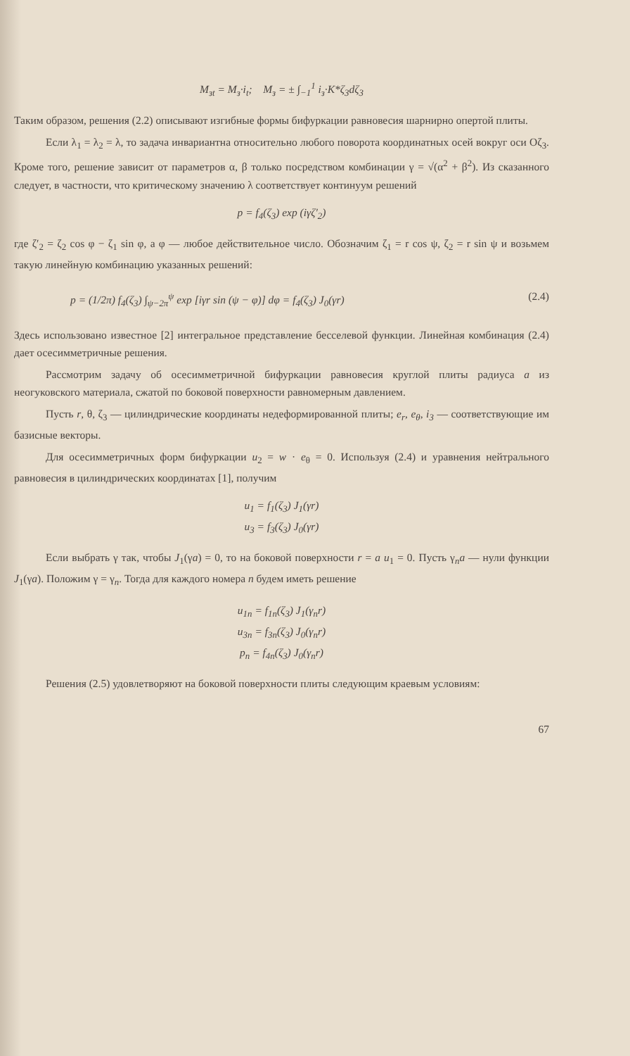M<sub>зt</sub> = M<sub>з</sub>·i<sub>t</sub>; M<sub>з</sub> = ± ∫<sub>−1</sub><sup>1</sup> i<sub>з</sub>·K*ζ<sub>3</sub>dζ<sub>3</sub>
Таким образом, решения (2.2) описывают изгибные формы бифуркации равновесия шарнирно опертой плиты.
Если λ<sub>1</sub> = λ<sub>2</sub> = λ, то задача инвариантна относительно любого поворота координатных осей вокруг оси Oζ<sub>3</sub>. Кроме того, решение зависит от параметров α, β только посредством комбинации γ = √(α<sup>2</sup> + β<sup>2</sup>). Из сказанного следует, в частности, что критическому значению λ соответствует континуум решений
p = f<sub>4</sub>(ζ<sub>3</sub>) exp (iγζ′<sub>2</sub>)
где ζ′<sub>2</sub> = ζ<sub>2</sub> cos φ − ζ<sub>1</sub> sin φ, а φ — любое действительное число. Обозначим ζ<sub>1</sub> = r cos ψ, ζ<sub>2</sub> = r sin ψ и возьмем такую линейную комбинацию указанных решений:
p = (1/2π) f<sub>4</sub>(ζ<sub>3</sub>) ∫<sub>ψ−2π</sub><sup>ψ</sup> exp [iγr sin (ψ − φ)] dφ = f<sub>4</sub>(ζ<sub>3</sub>) J<sub>0</sub>(γr) (2.4)
Здесь использовано известное [2] интегральное представление бесселевой функции. Линейная комбинация (2.4) дает осесимметричные решения.
Рассмотрим задачу об осесимметричной бифуркации равновесия круглой плиты радиуса a из неогуковского материала, сжатой по боковой поверхности равномерным давлением.
Пусть r, θ, ζ<sub>3</sub> — цилиндрические координаты недеформированной плиты; e<sub>r</sub>, e<sub>θ</sub>, i<sub>3</sub> — соответствующие им базисные векторы.
Для осесимметричных форм бифуркации u<sub>2</sub> = w · e<sub>θ</sub> = 0. Используя (2.4) и уравнения нейтрального равновесия в цилиндрических координатах [1], получим
u<sub>1</sub> = f<sub>1</sub>(ζ<sub>3</sub>) J<sub>1</sub>(γr)
u<sub>3</sub> = f<sub>3</sub>(ζ<sub>3</sub>) J<sub>0</sub>(γr)
Если выбрать γ так, чтобы J<sub>1</sub>(γa) = 0, то на боковой поверхности r = a u<sub>1</sub> = 0. Пусть γ<sub>n</sub>a — нули функции J<sub>1</sub>(γa). Положим γ = γ<sub>n</sub>. Тогда для каждого номера n будем иметь решение
u<sub>1n</sub> = f<sub>1n</sub>(ζ<sub>3</sub>) J<sub>1</sub>(γ<sub>n</sub>r)
u<sub>3n</sub> = f<sub>3n</sub>(ζ<sub>3</sub>) J<sub>0</sub>(γ<sub>n</sub>r)
p<sub>n</sub> = f<sub>4n</sub>(ζ<sub>3</sub>) J<sub>0</sub>(γ<sub>n</sub>r)
Решения (2.5) удовлетворяют на боковой поверхности плиты следующим краевым условиям:
67